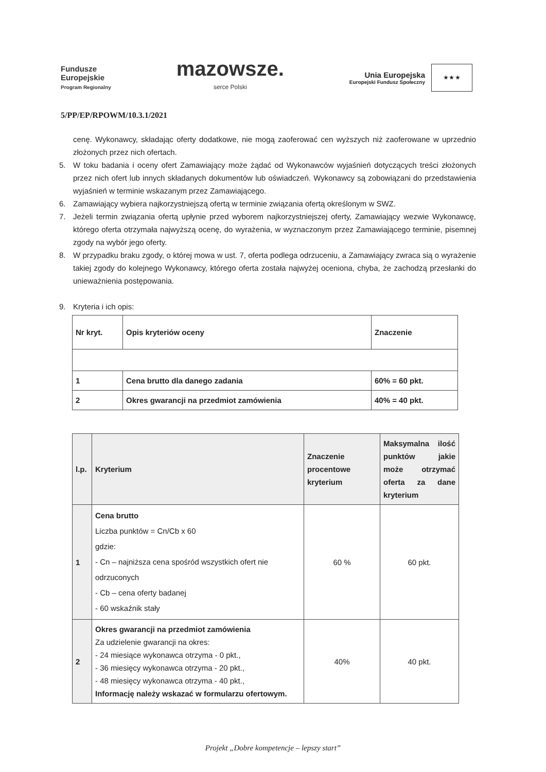Fundusze
Europejskie
Program Regionalny
mazowsze.
serce Polski
Unia Europejska
Europejski Fundusz Społeczny
★ ★ ★
5/PP/EP/RPOWM/10.3.1/2021
cenę. Wykonawcy, składając oferty dodatkowe, nie mogą zaoferować cen wyższych niż zaoferowane w uprzednio złożonych przez nich ofertach.
5. W toku badania i oceny ofert Zamawiający może żądać od Wykonawców wyjaśnień dotyczących treści złożonych przez nich ofert lub innych składanych dokumentów lub oświadczeń. Wykonawcy są zobowiązani do przedstawienia wyjaśnień w terminie wskazanym przez Zamawiającego.
6. Zamawiający wybiera najkorzystniejszą ofertą w terminie związania ofertą określonym w SWZ.
7. Jeżeli termin związania ofertą upłynie przed wyborem najkorzystniejszej oferty, Zamawiający wezwie Wykonawcę, którego oferta otrzymała najwyższą ocenę, do wyrażenia, w wyznaczonym przez Zamawiającego terminie, pisemnej zgody na wybór jego oferty.
8. W przypadku braku zgody, o której mowa w ust. 7, oferta podlega odrzuceniu, a Zamawiający zwraca sią o wyrażenie takiej zgody do kolejnego Wykonawcy, którego oferta została najwyżej oceniona, chyba, że zachodzą przesłanki do unieważnienia postępowania.
9. Kryteria i ich opis:
| Nr kryt. | Opis kryteriów oceny | Znaczenie |
| --- | --- | --- |
| 1 | Cena brutto dla danego zadania | 60% = 60 pkt. |
| 2 | Okres gwarancji na przedmiot zamówienia | 40% = 40 pkt. |
| l.p. | Kryterium | Znaczenie procentowe kryterium | Maksymalna ilość punktów jakie może otrzymać oferta za dane kryterium |
| --- | --- | --- | --- |
| 1 | Cena brutto Liczba punktów = Cn/Cb x 60 gdzie: - Cn – najniższa cena spośród wszystkich ofert nie odrzuconych - Cb – cena oferty badanej - 60 wskaźnik stały | 60 % | 60 pkt. |
| 2 | Okres gwarancji na przedmiot zamówienia Za udzielenie gwarancji na okres: - 24 miesiące wykonawca otrzyma - 0 pkt., - 36 miesięcy wykonawca otrzyma - 20 pkt., - 48 miesięcy wykonawca otrzyma - 40 pkt., Informację należy wskazać w formularzu ofertowym. | 40% | 40 pkt. |
Projekt „Dobre kompetencje – lepszy start”